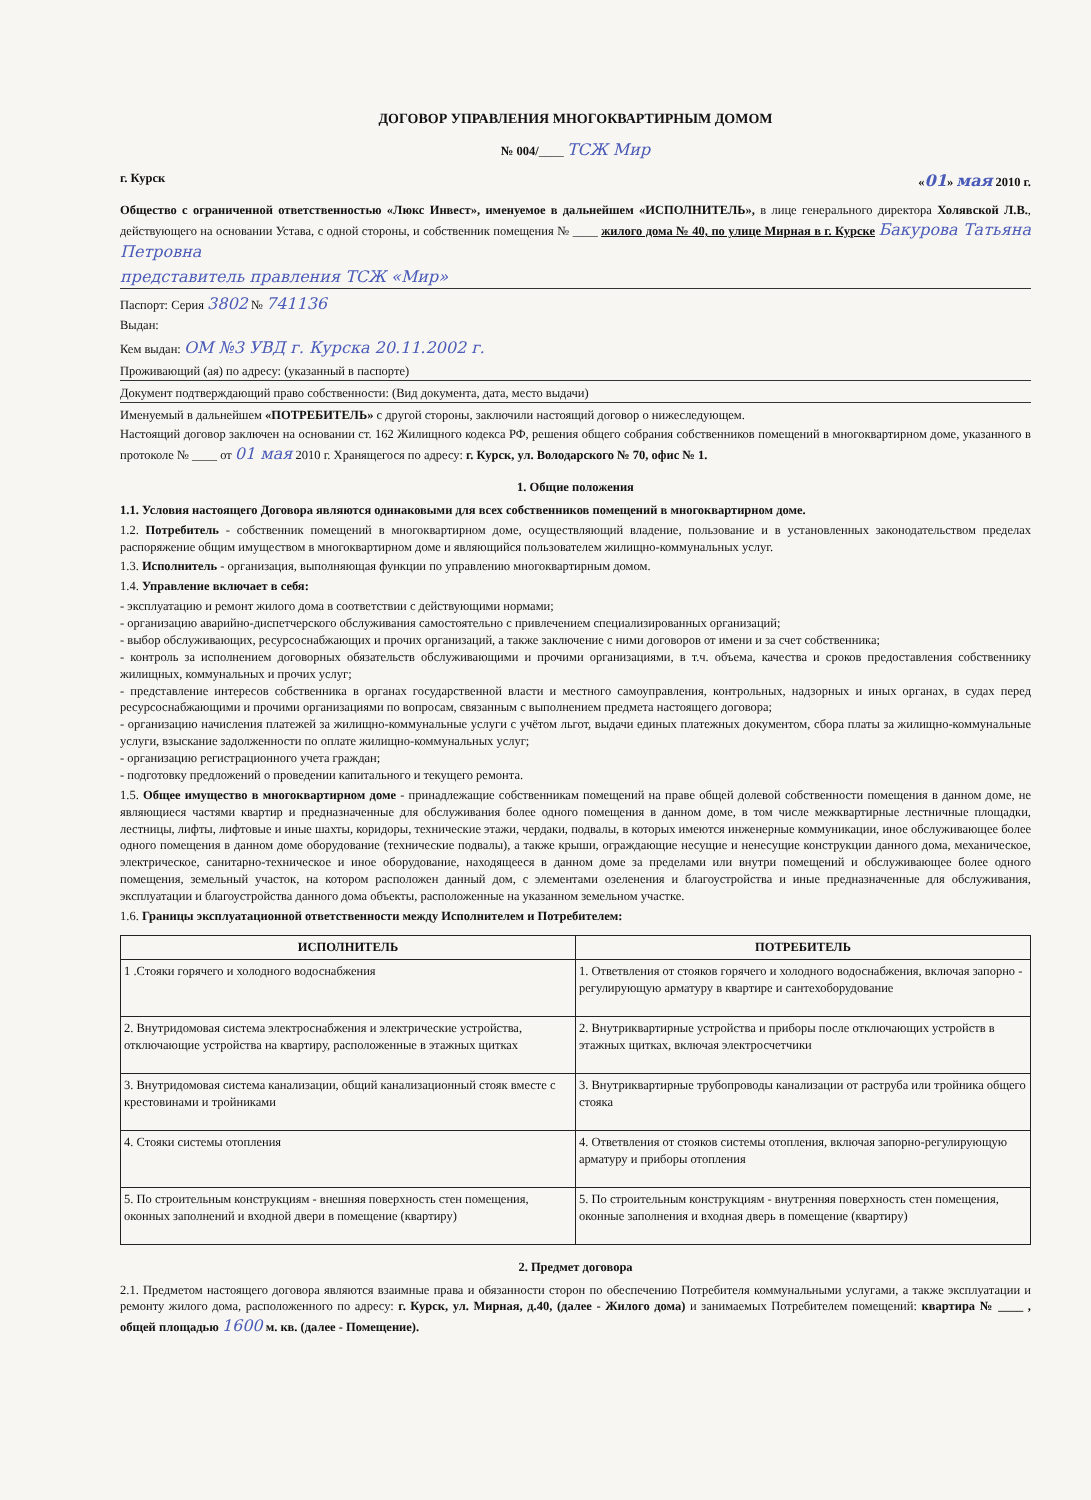ДОГОВОР УПРАВЛЕНИЯ МНОГОКВАРТИРНЫМ ДОМОМ
№ 004/____ ТСЖ Мир
г. Курск «01» мая 2010 г.
Общество с ограниченной ответственностью «Люкс Инвест», именуемое в дальнейшем «ИСПОЛНИТЕЛЬ», в лице генерального директора Холявской Л.В., действующего на основании Устава, с одной стороны, и собственник помещения № ____ жилого дома № 40, по улице Мирная в г. Курске Бакурова Татьяна Петровна
представитель правления ТСЖ «Мир»
Паспорт: Серия 3802 № 741136
Выдан:
Кем выдан: ОМ №3 УВД г. Курска 20.11.2002 г.
Проживающий (ая) по адресу: (указанный в паспорте)
Документ подтверждающий право собственности: (Вид документа, дата, место выдачи)
Именуемый в дальнейшем «ПОТРЕБИТЕЛЬ» с другой стороны, заключили настоящий договор о нижеследующем.
Настоящий договор заключен на основании ст. 162 Жилищного кодекса РФ, решения общего собрания собственников помещений в многоквартирном доме, указанного в протоколе № ____ от 01 мая 2010 г. Хранящегося по адресу: г. Курск, ул. Володарского № 70, офис № 1.
1. Общие положения
1.1. Условия настоящего Договора являются одинаковыми для всех собственников помещений в многоквартирном доме.
1.2. Потребитель - собственник помещений в многоквартирном доме, осуществляющий владение, пользование и в установленных законодательством пределах распоряжение общим имуществом в многоквартирном доме и являющийся пользователем жилищно-коммунальных услуг.
1.3. Исполнитель - организация, выполняющая функции по управлению многоквартирным домом.
1.4. Управление включает в себя:
- эксплуатацию и ремонт жилого дома в соответствии с действующими нормами;
- организацию аварийно-диспетчерского обслуживания самостоятельно с привлечением специализированных организаций;
- выбор обслуживающих, ресурсоснабжающих и прочих организаций, а также заключение с ними договоров от имени и за счет собственника;
- контроль за исполнением договорных обязательств обслуживающими и прочими организациями, в т.ч. объема, качества и сроков предоставления собственнику жилищных, коммунальных и прочих услуг;
- представление интересов собственника в органах государственной власти и местного самоуправления, контрольных, надзорных и иных органах, в судах перед ресурсоснабжающими и прочими организациями по вопросам, связанным с выполнением предмета настоящего договора;
- организацию начисления платежей за жилищно-коммунальные услуги с учётом льгот, выдачи единых платежных документом, сбора платы за жилищно-коммунальные услуги, взыскание задолженности по оплате жилищно-коммунальных услуг;
- организацию регистрационного учета граждан;
- подготовку предложений о проведении капитального и текущего ремонта.
1.5. Общее имущество в многоквартирном доме - принадлежащие собственникам помещений на праве общей долевой собственности помещения в данном доме, не являющиеся частями квартир и предназначенные для обслуживания более одного помещения в данном доме, в том числе межквартирные лестничные площадки, лестницы, лифты, лифтовые и иные шахты, коридоры, технические этажи, чердаки, подвалы, в которых имеются инженерные коммуникации, иное обслуживающее более одного помещения в данном доме оборудование (технические подвалы), а также крыши, ограждающие несущие и ненесущие конструкции данного дома, механическое, электрическое, санитарно-техническое и иное оборудование, находящееся в данном доме за пределами или внутри помещений и обслуживающее более одного помещения, земельный участок, на котором расположен данный дом, с элементами озеленения и благоустройства и иные предназначенные для обслуживания, эксплуатации и благоустройства данного дома объекты, расположенные на указанном земельном участке.
1.6. Границы эксплуатационной ответственности между Исполнителем и Потребителем:
| ИСПОЛНИТЕЛЬ | ПОТРЕБИТЕЛЬ |
| --- | --- |
| 1 .Стояки горячего и холодного водоснабжения | 1. Ответвления от стояков горячего и холодного водоснабжения, включая запорно - регулирующую арматуру в квартире и сантехоборудование |
| 2. Внутридомовая система электроснабжения и электрические устройства, отключающие устройства на квартиру, расположенные в этажных щитках | 2. Внутриквартирные устройства и приборы после отключающих устройств в этажных щитках, включая электросчетчики |
| 3. Внутридомовая система канализации, общий канализационный стояк вместе с крестовинами и тройниками | 3. Внутриквартирные трубопроводы канализации от раструба или тройника общего стояка |
| 4. Стояки системы отопления | 4. Ответвления от стояков системы отопления, включая запорно-регулирующую арматуру и приборы отопления |
| 5. По строительным конструкциям - внешняя поверхность стен помещения, оконных заполнений и входной двери в помещение (квартиру) | 5. По строительным конструкциям - внутренняя поверхность стен помещения, оконные заполнения и входная дверь в помещение (квартиру) |
2. Предмет договора
2.1. Предметом настоящего договора являются взаимные права и обязанности сторон по обеспечению Потребителя коммунальными услугами, а также эксплуатации и ремонту жилого дома, расположенного по адресу: г. Курск, ул. Мирная, д.40, (далее - Жилого дома) и занимаемых Потребителем помещений: квартира № ____ , общей площадью 1600 м. кв. (далее - Помещение).